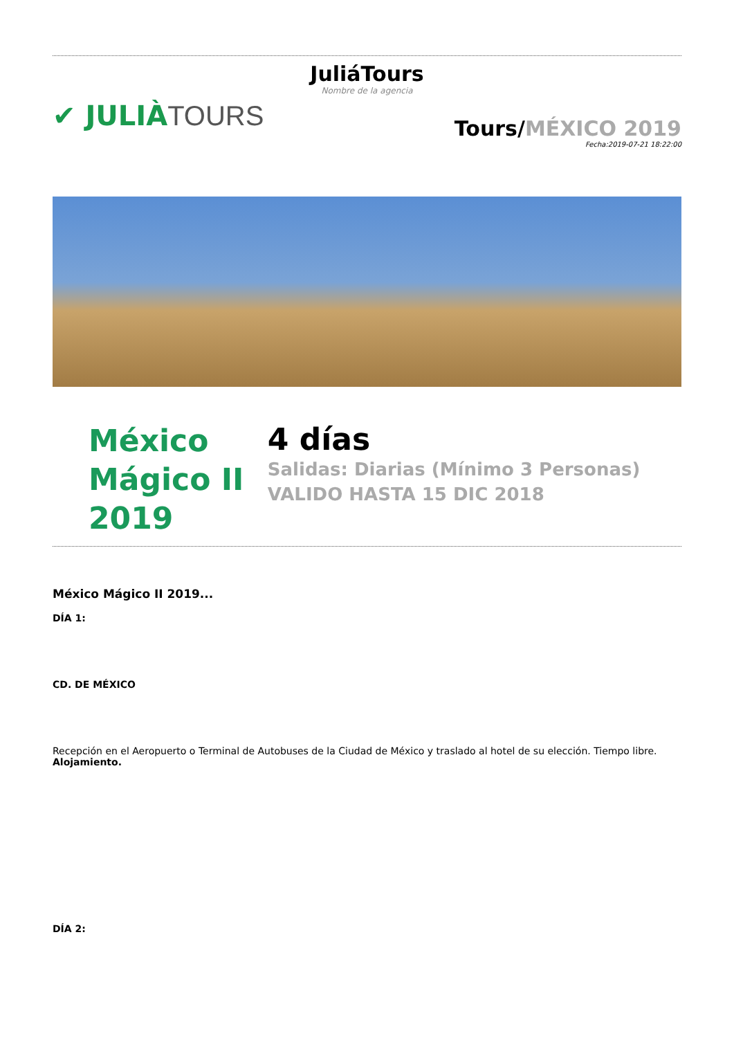JuliáTours
Nombre de la agencia
✔ JULIÀTOURS
Tours/MÉXICO 2019
Fecha:2019-07-21 18:22:00
México
Mágico II
2019
4 días
Salidas: Diarias (Mínimo 3 Personas) VALIDO HASTA 15 DIC 2018
México Mágico II 2019...
DÍA 1:
CD. DE MÉXICO
Recepción en el Aeropuerto o Terminal de Autobuses de la Ciudad de México y traslado al hotel de su elección. Tiempo libre. Alojamiento.
DÍA 2: